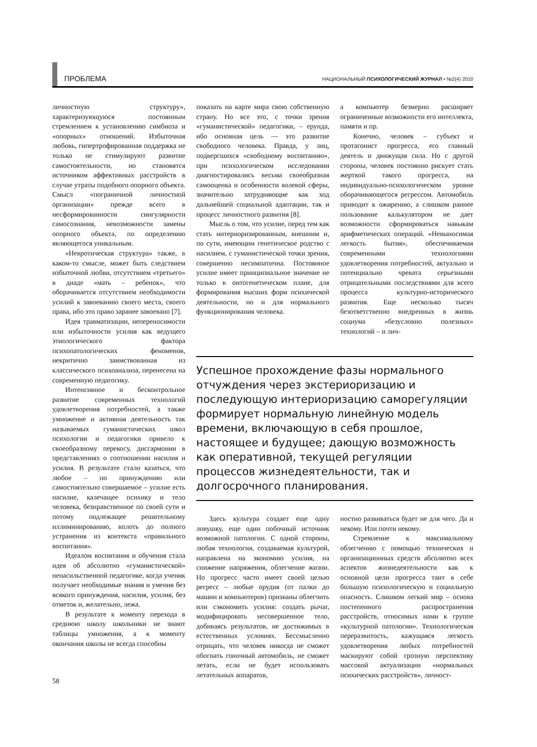ПРОБЛЕМА
НАЦИОНАЛЬНЫЙ ПСИХОЛОГИЧЕСКИЙ ЖУРНАЛ • №2(4) 2010
личностную структуру», характеризующуюся постоянным стремлением к установлению симбиоза и «опорных» отношений. Избыточная любовь, гипертрофированная поддержка не только не стимулируют развитие самостоятельности, но становятся источником аффективных расстройств в случае утраты подобного опорного объекта. Смысл «пограничной личностной организации» прежде всего в несформированности сингулярности самосознания, невозможности замены опорного объекта, по определению являющегося уникальным.
«Невротическая структура» также, в каком-то смысле, может быть следствием избыточной любви, отсутствием «третьего» в диаде «мать – ребенок», что оборачивается отсутствием необходимости усилий к завоеванию своего места, своего права, ибо это право заранее завоевано [7].
Идея травматизации, непереносимости или избыточности усилия как ведущего этиологического фактора психопатологических феноменов, некритично заимствованная из классического психоанализа, перенесена на современную педагогику.
Интенсивное и бесконтрольное развитие современных технологий удовлетворения потребностей, а также умножение и активная деятельность так называемых гуманистических школ психологии и педагогики привело к своеобразному перекосу, дисгармонии в представлениях о соотношении насилия и усилия. В результате стало казаться, что любое – по принуждению или самостоятельно совершаемое – усилие есть насилие, калечащее психику и тело человека, безнравственное по своей сути и потому подлежащее решительному иллиминированию, вплоть до полного устранения из контекста «правильного воспитания».
Идеалом воспитания и обучения стала идея об абсолютно «гуманистической» ненасильственной педагогике, когда ученик получает необходимые знания и умения без всякого принуждения, насилия, усилия, без отметок и, желательно, лежа.
В результате к моменту перехода в среднюю школу школьники не знают таблицы умножения, а к моменту окончания школы не всегда способны
показать на карте мира свою собственную страну. Но все это, с точки зрения «гуманистической» педагогики, – ерунда, ибо основная цель — это развитие свободного человека. Правда, у лиц, подвергшихся «свободному воспитанию», при психологическом исследовании диагностировались весьма своеобразная самооценка и особенности волевой сферы, значительно затрудняющие как ход дальнейшей социальной адаптации, так и процесс личностного развития [8].
Мысль о том, что усилие, перед тем как стать интериоризированным, внешним и, по сути, имеющим генетическое родство с насилием, с гуманистической точки зрения, совершенно несимпатична. Постоянное усилие имеет принципиальное значение не только в онтогенетическом плане, для формирования высших форм психической деятельности, но и для нормального функционирования человека.
а компьютер безмерно расширяет ограниченные возможности его интеллекта, памяти и пр.
Конечно, человек – субъект и протагонист прогресса, его главный деятель и движущая сила. Но с другой стороны, человек постоянно рискует стать жертвой такого прогресса, на индивидуально-психологическом уровне оборачивающегося регрессом. Автомобиль приводит к ожирению, а слишком раннее пользование калькулятором не дает возможности сформироваться навыкам арифметических операций. «Невыносимая легкость бытия», обеспечиваемая современными технологиями удовлетворения потребностей, актуально и потенциально чревата серьезными отрицательными последствиями для всего процесса культурно-исторического развития. Еще несколько тысяч безответственно внедренных в жизнь социума «безусловно полезных» технологий – и лич-
Успешное прохождение фазы нормального отчуждения через экстериоризацию и последующую интериоризацию саморегуляции формирует нормальную линейную модель времени, включающую в себя прошлое, настоящее и будущее; дающую возможность как оперативной, текущей регуляции процессов жизнедеятельности, так и долгосрочного планирования.
Здесь культура создает еще одну ловушку, еще один побочный источник возможной патологии. С одной стороны, любая технология, создаваемая культурой, направлена на экономию усилия, на снижение напряжения, облегчение жизни. Но прогресс часто имеет своей целью регресс – любые орудия (от палки до машин и компьютеров) призваны облегчить или сэкономить усилия: создать рычаг, модифицировать несовершенное тело, добиваясь результатов, не достижимых в естественных условиях. Бессмысленно отрицать, что человек никогда не сможет обогнать гоночный автомобиль, не сможет летать, если не будет использовать летательных аппаратов,
ностно развиваться будет не для чего. Да и некому. Или почти некому.
Стремление к максимальному облегчению с помощью технических и организационных средств абсолютно всех аспектов жизнедеятельности как к основной цели прогресса таит в себе большую психологическую и социальную опасность. Слишком легкий мир – основа постепенного распространения расстройств, относимых нами к группе «культурной патологии». Технологическая переразвитость, кажущаяся легкость удовлетворения любых потребностей маскируют собой грозную перспективу массовой актуализации «нормальных психических расстройств», личност-
58